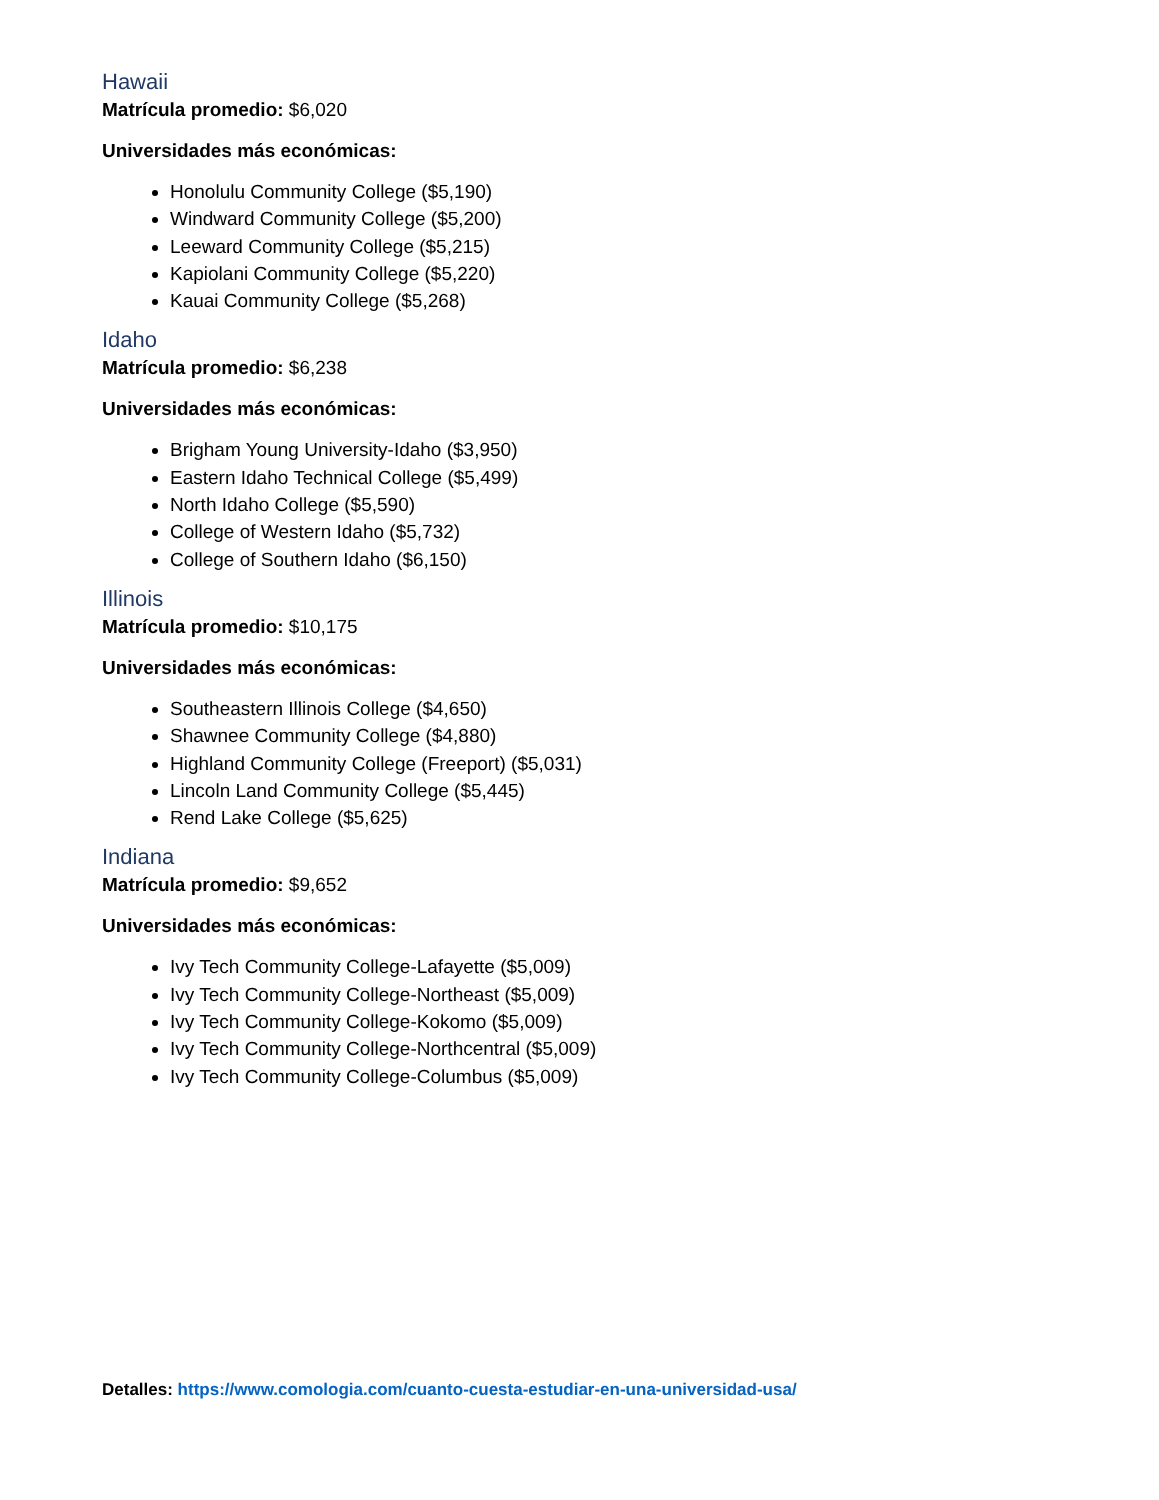Hawaii
Matrícula promedio: $6,020
Universidades más económicas:
Honolulu Community College ($5,190)
Windward Community College ($5,200)
Leeward Community College ($5,215)
Kapiolani Community College ($5,220)
Kauai Community College ($5,268)
Idaho
Matrícula promedio: $6,238
Universidades más económicas:
Brigham Young University-Idaho ($3,950)
Eastern Idaho Technical College ($5,499)
North Idaho College ($5,590)
College of Western Idaho ($5,732)
College of Southern Idaho ($6,150)
Illinois
Matrícula promedio: $10,175
Universidades más económicas:
Southeastern Illinois College ($4,650)
Shawnee Community College ($4,880)
Highland Community College (Freeport) ($5,031)
Lincoln Land Community College ($5,445)
Rend Lake College ($5,625)
Indiana
Matrícula promedio: $9,652
Universidades más económicas:
Ivy Tech Community College-Lafayette ($5,009)
Ivy Tech Community College-Northeast ($5,009)
Ivy Tech Community College-Kokomo ($5,009)
Ivy Tech Community College-Northcentral ($5,009)
Ivy Tech Community College-Columbus ($5,009)
Detalles: https://www.comologia.com/cuanto-cuesta-estudiar-en-una-universidad-usa/